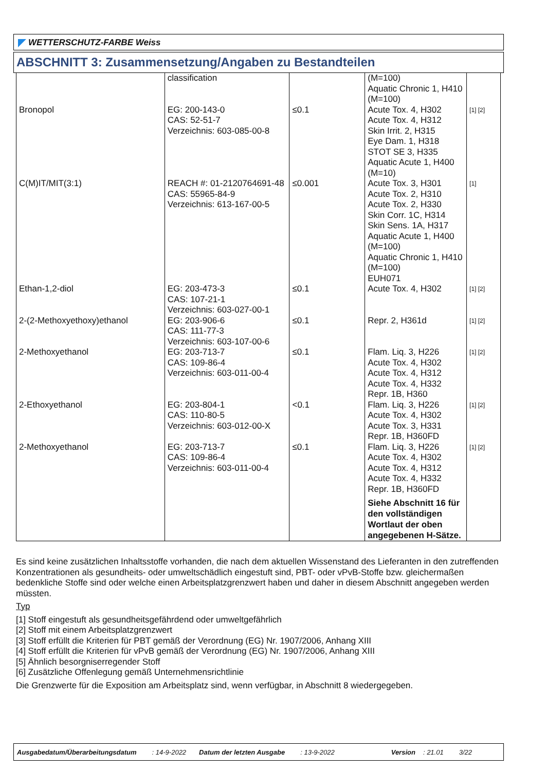WETTERSCHUTZ-FARBE Weiss
ABSCHNITT 3: Zusammensetzung/Angaben zu Bestandteilen
| | classification | | (M=100) Aquatic Chronic 1, H410 (M=100) | |
| Bronopol | EG: 200-143-0 CAS: 52-51-7 Verzeichnis: 603-085-00-8 | ≤0.1 | Acute Tox. 4, H302 Acute Tox. 4, H312 Skin Irrit. 2, H315 Eye Dam. 1, H318 STOT SE 3, H335 Aquatic Acute 1, H400 (M=10) | [1] [2] |
| C(M)IT/MIT(3:1) | REACH #: 01-2120764691-48 CAS: 55965-84-9 Verzeichnis: 613-167-00-5 | ≤0.001 | Acute Tox. 3, H301 Acute Tox. 2, H310 Acute Tox. 2, H330 Skin Corr. 1C, H314 Skin Sens. 1A, H317 Aquatic Acute 1, H400 (M=100) Aquatic Chronic 1, H410 (M=100) EUH071 | [1] |
| Ethan-1,2-diol | EG: 203-473-3 CAS: 107-21-1 Verzeichnis: 603-027-00-1 | ≤0.1 | Acute Tox. 4, H302 | [1] [2] |
| 2-(2-Methoxyethoxy)ethanol | EG: 203-906-6 CAS: 111-77-3 Verzeichnis: 603-107-00-6 | ≤0.1 | Repr. 2, H361d | [1] [2] |
| 2-Methoxyethanol | EG: 203-713-7 CAS: 109-86-4 Verzeichnis: 603-011-00-4 | ≤0.1 | Flam. Liq. 3, H226 Acute Tox. 4, H302 Acute Tox. 4, H312 Acute Tox. 4, H332 Repr. 1B, H360 | [1] [2] |
| 2-Ethoxyethanol | EG: 203-804-1 CAS: 110-80-5 Verzeichnis: 603-012-00-X | <0.1 | Flam. Liq. 3, H226 Acute Tox. 4, H302 Acute Tox. 3, H331 Repr. 1B, H360FD | [1] [2] |
| 2-Methoxyethanol | EG: 203-713-7 CAS: 109-86-4 Verzeichnis: 603-011-00-4 | ≤0.1 | Flam. Liq. 3, H226 Acute Tox. 4, H302 Acute Tox. 4, H312 Acute Tox. 4, H332 Repr. 1B, H360FD Siehe Abschnitt 16 für den vollständigen Wortlaut der oben angegebenen H-Sätze. | [1] [2] |
Es sind keine zusätzlichen Inhaltsstoffe vorhanden, die nach dem aktuellen Wissenstand des Lieferanten in den zutreffenden Konzentrationen als gesundheits- oder umweltschädlich eingestuft sind, PBT- oder vPvB-Stoffe bzw. gleichermaßen bedenkliche Stoffe sind oder welche einen Arbeitsplatzgrenzwert haben und daher in diesem Abschnitt angegeben werden müssten.
Typ
[1] Stoff eingestuft als gesundheitsgefährdend oder umweltgefährlich
[2] Stoff mit einem Arbeitsplatzgrenzwert
[3] Stoff erfüllt die Kriterien für PBT gemäß der Verordnung (EG) Nr. 1907/2006, Anhang XIII
[4] Stoff erfüllt die Kriterien für vPvB gemäß der Verordnung (EG) Nr. 1907/2006, Anhang XIII
[5] Ähnlich besorgniserregender Stoff
[6] Zusätzliche Offenlegung gemäß Unternehmensrichtlinie
Die Grenzwerte für die Exposition am Arbeitsplatz sind, wenn verfügbar, in Abschnitt 8 wiedergegeben.
Ausgabedatum/Überarbeitungsdatum: 14-9-2022 Datum der letzten Ausgabe: 13-9-2022 Version: 21.01 3/22